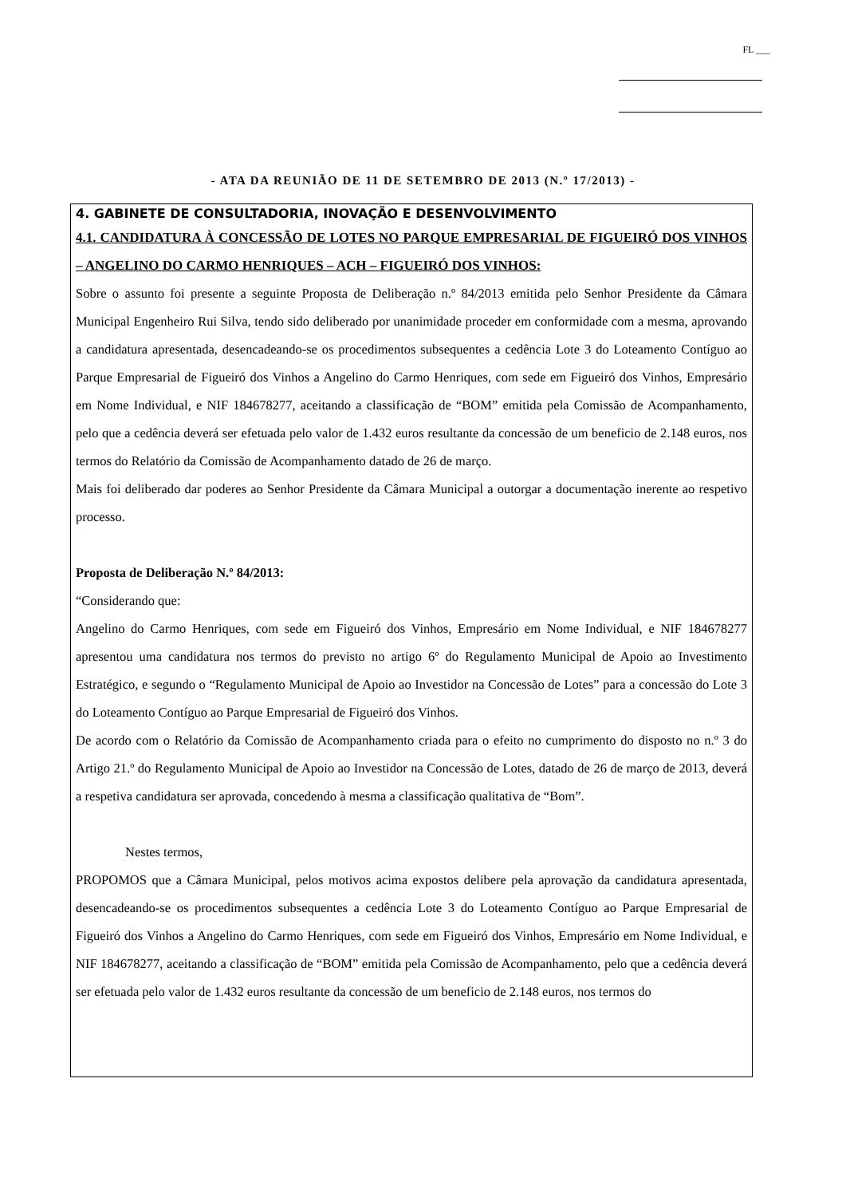FL ___
- ATA DA REUNIÃO DE 11 DE SETEMBRO DE 2013 (N.º 17/2013) -
4. GABINETE DE CONSULTADORIA, INOVAÇÃO E DESENVOLVIMENTO
4.1. CANDIDATURA À CONCESSÃO DE LOTES NO PARQUE EMPRESARIAL DE FIGUEIRÓ DOS VINHOS – ANGELINO DO CARMO HENRIQUES – ACH – FIGUEIRÓ DOS VINHOS:
Sobre o assunto foi presente a seguinte Proposta de Deliberação n.º 84/2013 emitida pelo Senhor Presidente da Câmara Municipal Engenheiro Rui Silva, tendo sido deliberado por unanimidade proceder em conformidade com a mesma, aprovando a candidatura apresentada, desencadeando-se os procedimentos subsequentes a cedência Lote 3 do Loteamento Contíguo ao Parque Empresarial de Figueiró dos Vinhos a Angelino do Carmo Henriques, com sede em Figueiró dos Vinhos, Empresário em Nome Individual, e NIF 184678277, aceitando a classificação de “BOM” emitida pela Comissão de Acompanhamento, pelo que a cedência deverá ser efetuada pelo valor de 1.432 euros resultante da concessão de um beneficio de 2.148 euros, nos termos do Relatório da Comissão de Acompanhamento datado de 26 de março.
Mais foi deliberado dar poderes ao Senhor Presidente da Câmara Municipal a outorgar a documentação inerente ao respetivo processo.
Proposta de Deliberação N.º 84/2013:
“Considerando que:
Angelino do Carmo Henriques, com sede em Figueiró dos Vinhos, Empresário em Nome Individual, e NIF 184678277 apresentou uma candidatura nos termos do previsto no artigo 6º do Regulamento Municipal de Apoio ao Investimento Estratégico, e segundo o “Regulamento Municipal de Apoio ao Investidor na Concessão de Lotes” para a concessão do Lote 3 do Loteamento Contíguo ao Parque Empresarial de Figueiró dos Vinhos.
De acordo com o Relatório da Comissão de Acompanhamento criada para o efeito no cumprimento do disposto no n.º 3 do Artigo 21.º do Regulamento Municipal de Apoio ao Investidor na Concessão de Lotes, datado de 26 de março de 2013, deverá a respetiva candidatura ser aprovada, concedendo à mesma a classificação qualitativa de “Bom”.
Nestes termos,
PROPOMOS que a Câmara Municipal, pelos motivos acima expostos delibere pela aprovação da candidatura apresentada, desencadeando-se os procedimentos subsequentes a cedência Lote 3 do Loteamento Contíguo ao Parque Empresarial de Figueiró dos Vinhos a Angelino do Carmo Henriques, com sede em Figueiró dos Vinhos, Empresário em Nome Individual, e NIF 184678277, aceitando a classificação de “BOM” emitida pela Comissão de Acompanhamento, pelo que a cedência deverá ser efetuada pelo valor de 1.432 euros resultante da concessão de um beneficio de 2.148 euros, nos termos do